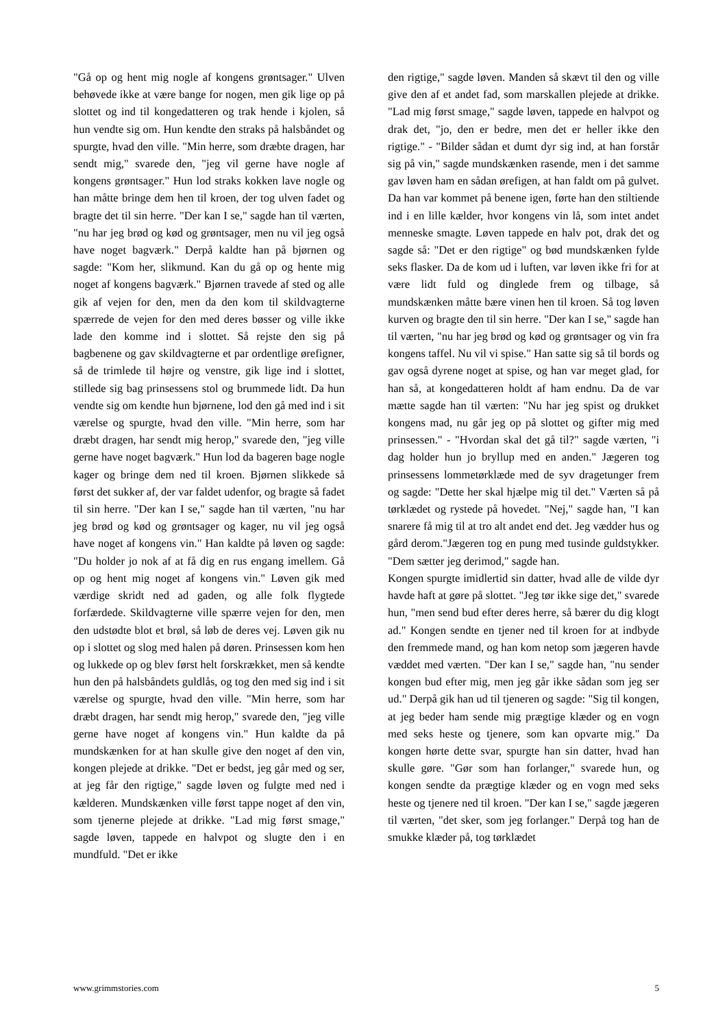"Gå op og hent mig nogle af kongens grøntsager." Ulven behøvede ikke at være bange for nogen, men gik lige op på slottet og ind til kongedatteren og trak hende i kjolen, så hun vendte sig om. Hun kendte den straks på halsbåndet og spurgte, hvad den ville. "Min herre, som dræbte dragen, har sendt mig," svarede den, "jeg vil gerne have nogle af kongens grøntsager." Hun lod straks kokken lave nogle og han måtte bringe dem hen til kroen, der tog ulven fadet og bragte det til sin herre. "Der kan I se," sagde han til værten, "nu har jeg brød og kød og grøntsager, men nu vil jeg også have noget bagværk." Derpå kaldte han på bjørnen og sagde: "Kom her, slikmund. Kan du gå op og hente mig noget af kongens bagværk." Bjørnen travede af sted og alle gik af vejen for den, men da den kom til skildvagterne spærrede de vejen for den med deres bøsser og ville ikke lade den komme ind i slottet. Så rejste den sig på bagbenene og gav skildvagterne et par ordentlige ørefigner, så de trimlede til højre og venstre, gik lige ind i slottet, stillede sig bag prinsessens stol og brummede lidt. Da hun vendte sig om kendte hun bjørnene, lod den gå med ind i sit værelse og spurgte, hvad den ville. "Min herre, som har dræbt dragen, har sendt mig herop," svarede den, "jeg ville gerne have noget bagværk." Hun lod da bageren bage nogle kager og bringe dem ned til kroen. Bjørnen slikkede så først det sukker af, der var faldet udenfor, og bragte så fadet til sin herre. "Der kan I se," sagde han til værten, "nu har jeg brød og kød og grøntsager og kager, nu vil jeg også have noget af kongens vin." Han kaldte på løven og sagde: "Du holder jo nok af at få dig en rus engang imellem. Gå op og hent mig noget af kongens vin." Løven gik med værdige skridt ned ad gaden, og alle folk flygtede forfærdede. Skildvagterne ville spærre vejen for den, men den udstødte blot et brøl, så løb de deres vej. Løven gik nu op i slottet og slog med halen på døren. Prinsessen kom hen og lukkede op og blev først helt forskrækket, men så kendte hun den på halsbåndets guldlås, og tog den med sig ind i sit værelse og spurgte, hvad den ville. "Min herre, som har dræbt dragen, har sendt mig herop," svarede den, "jeg ville gerne have noget af kongens vin." Hun kaldte da på mundskænken for at han skulle give den noget af den vin, kongen plejede at drikke. "Det er bedst, jeg går med og ser, at jeg får den rigtige," sagde løven og fulgte med ned i kælderen. Mundskænken ville først tappe noget af den vin, som tjenerne plejede at drikke. "Lad mig først smage," sagde løven, tappede en halvpot og slugte den i en mundfuld. "Det er ikke
den rigtige," sagde løven. Manden så skævt til den og ville give den af et andet fad, som marskallen plejede at drikke. "Lad mig først smage," sagde løven, tappede en halvpot og drak det, "jo, den er bedre, men det er heller ikke den rigtige." - "Bilder sådan et dumt dyr sig ind, at han forstår sig på vin," sagde mundskænken rasende, men i det samme gav løven ham en sådan ørefigen, at han faldt om på gulvet. Da han var kommet på benene igen, førte han den stiltiende ind i en lille kælder, hvor kongens vin lå, som intet andet menneske smagte. Løven tappede en halv pot, drak det og sagde så: "Det er den rigtige" og bød mundskænken fylde seks flasker. Da de kom ud i luften, var løven ikke fri for at være lidt fuld og dinglede frem og tilbage, så mundskænken måtte bære vinen hen til kroen. Så tog løven kurven og bragte den til sin herre. "Der kan I se," sagde han til værten, "nu har jeg brød og kød og grøntsager og vin fra kongens taffel. Nu vil vi spise." Han satte sig så til bords og gav også dyrene noget at spise, og han var meget glad, for han så, at kongedatteren holdt af ham endnu. Da de var mætte sagde han til værten: "Nu har jeg spist og drukket kongens mad, nu går jeg op på slottet og gifter mig med prinsessen." - "Hvordan skal det gå til?" sagde værten, "i dag holder hun jo bryllup med en anden." Jægeren tog prinsessens lommetørklæde med de syv dragetunger frem og sagde: "Dette her skal hjælpe mig til det." Værten så på tørklædet og rystede på hovedet. "Nej," sagde han, "I kan snarere få mig til at tro alt andet end det. Jeg vædder hus og gård derom."Jægeren tog en pung med tusinde guldstykker. "Dem sætter jeg derimod," sagde han.
Kongen spurgte imidlertid sin datter, hvad alle de vilde dyr havde haft at gøre på slottet. "Jeg tør ikke sige det," svarede hun, "men send bud efter deres herre, så bærer du dig klogt ad." Kongen sendte en tjener ned til kroen for at indbyde den fremmede mand, og han kom netop som jægeren havde væddet med værten. "Der kan I se," sagde han, "nu sender kongen bud efter mig, men jeg går ikke sådan som jeg ser ud." Derpå gik han ud til tjeneren og sagde: "Sig til kongen, at jeg beder ham sende mig prægtige klæder og en vogn med seks heste og tjenere, som kan opvarte mig." Da kongen hørte dette svar, spurgte han sin datter, hvad han skulle gøre. "Gør som han forlanger," svarede hun, og kongen sendte da prægtige klæder og en vogn med seks heste og tjenere ned til kroen. "Der kan I se," sagde jægeren til værten, "det sker, som jeg forlanger." Derpå tog han de smukke klæder på, tog tørklædet
www.grimmstories.com 5